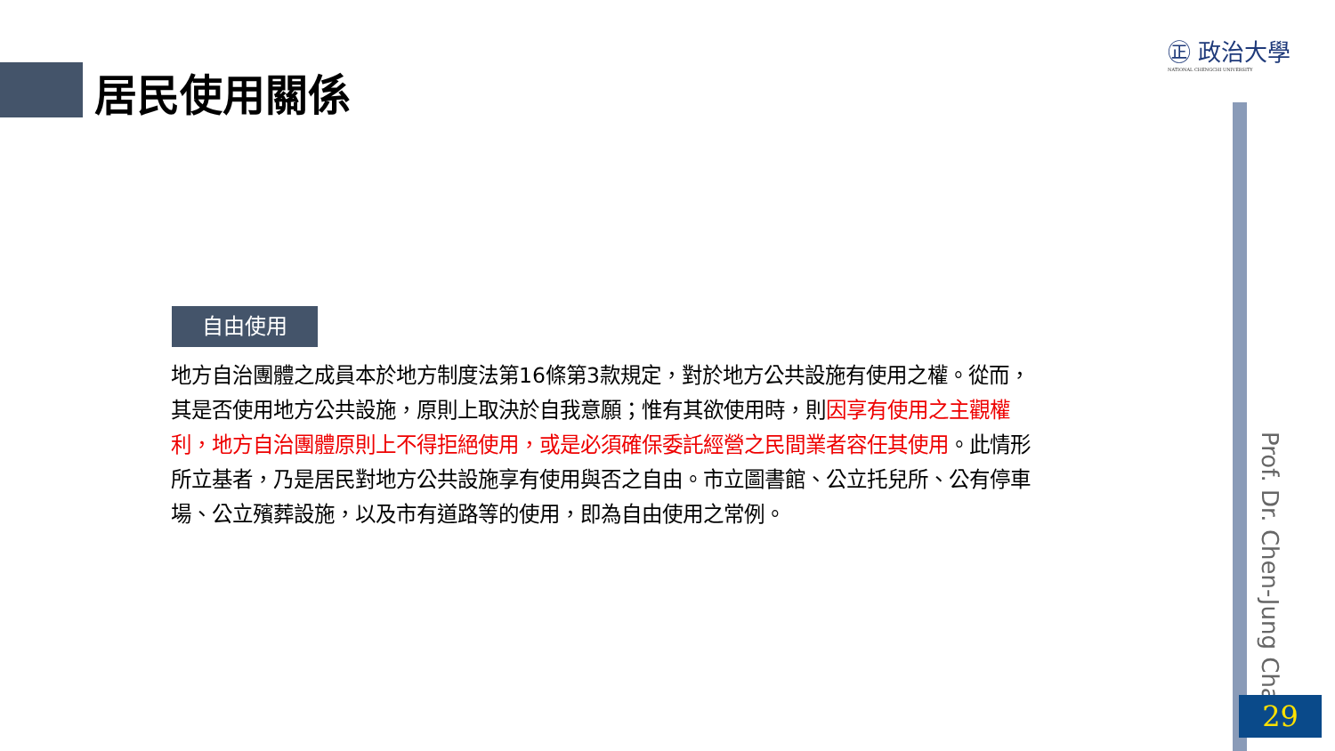居民使用關係
㊣ 政治大學
NATIONAL CHENGCHI UNIVERSITY
Prof. Dr. Chen-Jung Chan
29
自由使用
地方自治團體之成員本於地方制度法第16條第3款規定，對於地方公共設施有使用之權。從而，其是否使用地方公共設施，原則上取決於自我意願；惟有其欲使用時，則因享有使用之主觀權利，地方自治團體原則上不得拒絕使用，或是必須確保委託經營之民間業者容任其使用。此情形所立基者，乃是居民對地方公共設施享有使用與否之自由。市立圖書館、公立托兒所、公有停車場、公立殯葬設施，以及市有道路等的使用，即為自由使用之常例。